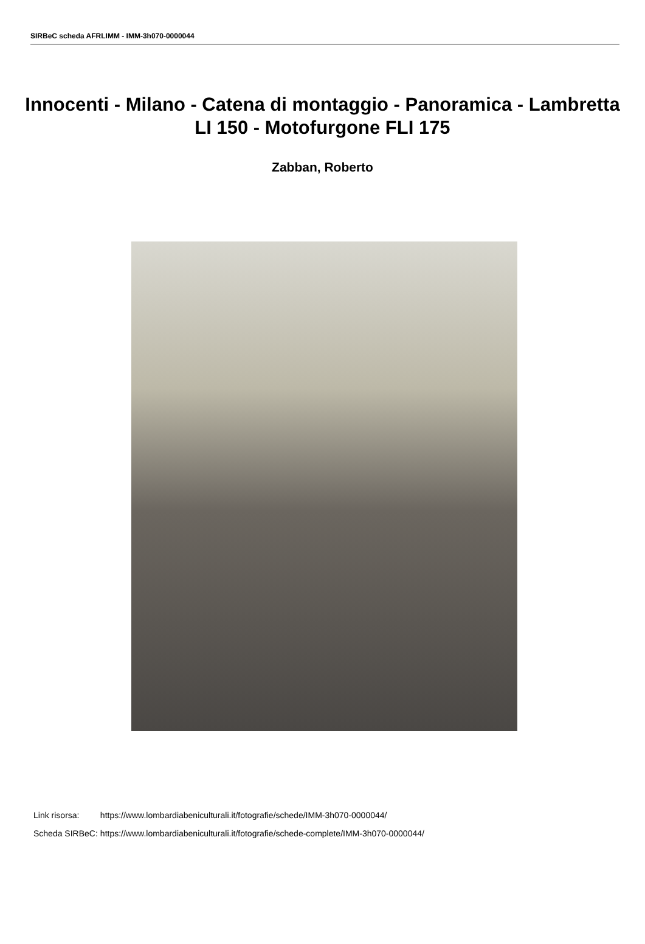SIRBeC scheda AFRLIMM - IMM-3h070-0000044
Innocenti - Milano - Catena di montaggio - Panoramica - Lambretta LI 150 - Motofurgone FLI 175
Zabban, Roberto
| Link risorsa: | https://www.lombardiabeniculturali.it/fotografie/schede/IMM-3h070-0000044/ |
| Scheda SIRBeC: | https://www.lombardiabeniculturali.it/fotografie/schede-complete/IMM-3h070-0000044/ |